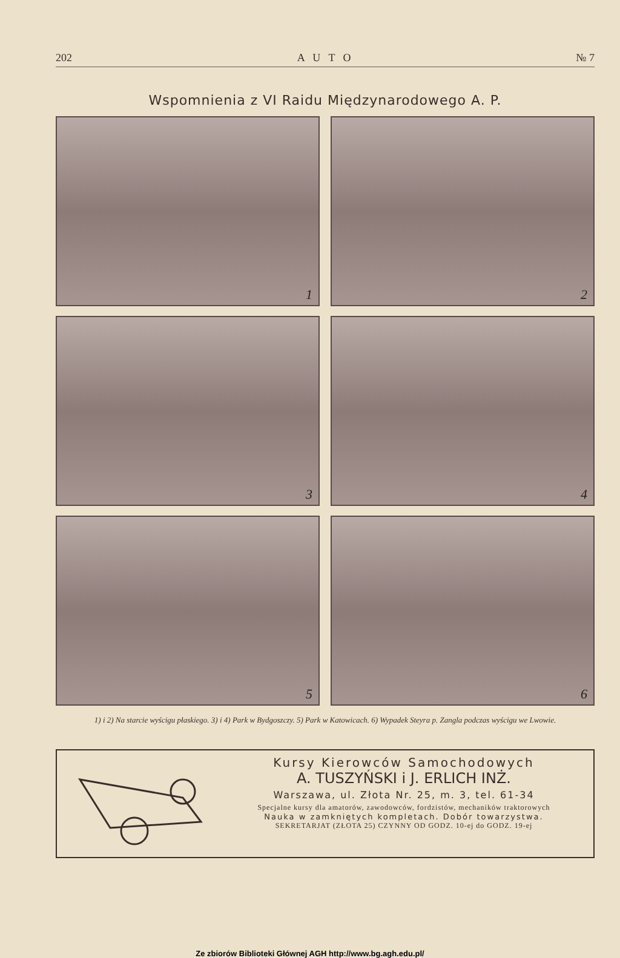202 A U T O № 7
Wspomnienia z VI Raidu Międzynarodowego A. P.
1
2
3
4
5
6
1) i 2) Na starcie wyścigu płaskiego. 3) i 4) Park w Bydgoszczy. 5) Park w Katowicach. 6) Wypadek Steyra p. Zangla podczas wyścigu we Lwowie.
Kursy Kierowców Samochodowych
A. TUSZYŃSKI i J. ERLICH INŻ.
Warszawa, ul. Złota Nr. 25, m. 3, tel. 61-34
Specjalne kursy dla amatorów, zawodowców, fordzistów, mechaników traktorowych
Nauka w zamkniętych kompletach. Dobór towarzystwa.
SEKRETARJAT (ZŁOTA 25) CZYNNY OD GODZ. 10-ej do GODZ. 19-ej
Ze zbiorów Biblioteki Głównej AGH http://www.bg.agh.edu.pl/